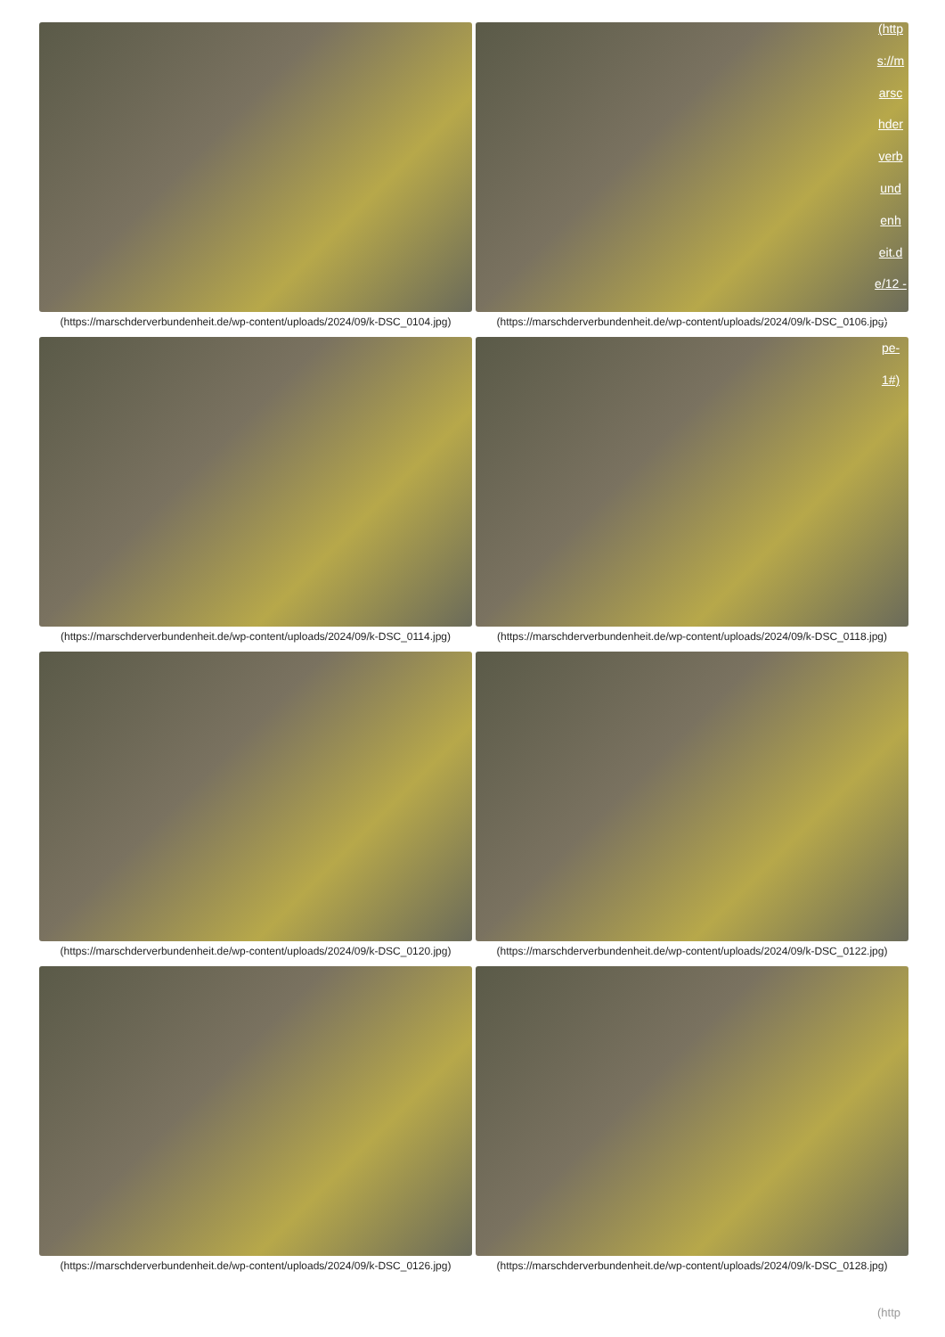(https://marschderverbundenheit.de/wp-content/uploads/2024/09/k-DSC_0104.jpg)
(https://marschderverbundenheit.de/wp-content/uploads/2024/09/k-DSC_0106.jpg)
(https://marschderverbundenheit.de/wp-content/uploads/2024/09/k-DSC_0114.jpg)
(https://marschderverbundenheit.de/wp-content/uploads/2024/09/k-DSC_0118.jpg)
(https://marschderverbundenheit.de/wp-content/uploads/2024/09/k-DSC_0120.jpg)
(https://marschderverbundenheit.de/wp-content/uploads/2024/09/k-DSC_0122.jpg)
(https://marschderverbundenheit.de/wp-content/uploads/2024/09/k-DSC_0126.jpg)
(https://marschderverbundenheit.de/wp-content/uploads/2024/09/k-DSC_0128.jpg)
(http s://m arsc hder verb und enh eit.d e/12 - etap pe- 1#)
(http